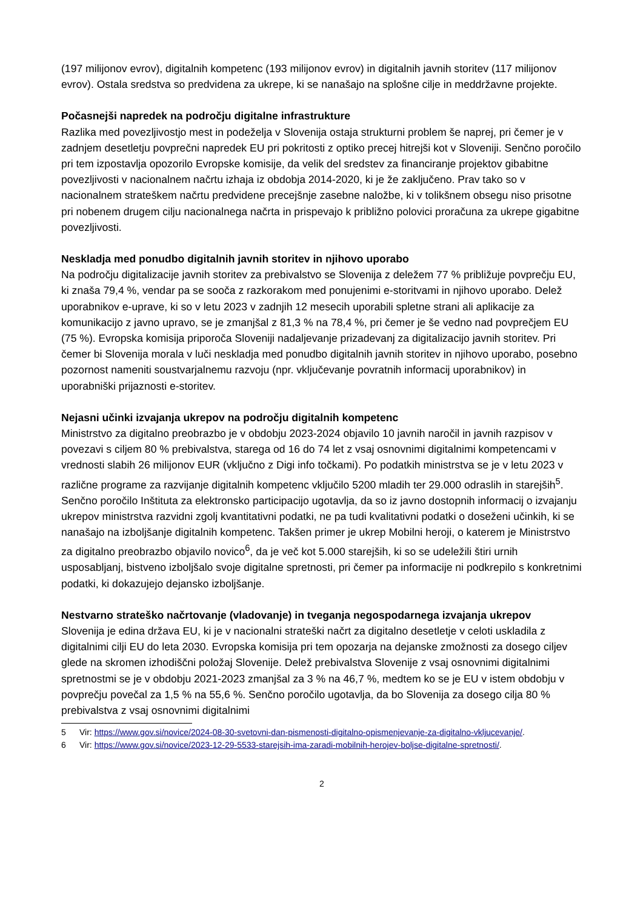(197 milijonov evrov), digitalnih kompetenc (193 milijonov evrov) in digitalnih javnih storitev (117 milijonov evrov). Ostala sredstva so predvidena za ukrepe, ki se nanašajo na splošne cilje in meddržavne projekte.
Počasnejši napredek na področju digitalne infrastrukture
Razlika med povezljivostjo mest in podeželja v Slovenija ostaja strukturni problem še naprej, pri čemer je v zadnjem desetletju povprečni napredek EU pri pokritosti z optiko precej hitrejši kot v Sloveniji. Senčno poročilo pri tem izpostavlja opozorilo Evropske komisije, da velik del sredstev za financiranje projektov gibabitne povezljivosti v nacionalnem načrtu izhaja iz obdobja 2014-2020, ki je že zaključeno. Prav tako so v nacionalnem strateškem načrtu predvidene precejšnje zasebne naložbe, ki v tolikšnem obsegu niso prisotne pri nobenem drugem cilju nacionalnega načrta in prispevajo k približno polovici proračuna za ukrepe gigabitne povezljivosti.
Neskladja med ponudbo digitalnih javnih storitev in njihovo uporabo
Na področju digitalizacije javnih storitev za prebivalstvo se Slovenija z deležem 77 % približuje povprečju EU, ki znaša 79,4 %, vendar pa se sooča z razkorakom med ponujenimi e-storitvami in njihovo uporabo. Delež uporabnikov e-uprave, ki so v letu 2023 v zadnjih 12 mesecih uporabili spletne strani ali aplikacije za komunikacijo z javno upravo, se je zmanjšal z 81,3 % na 78,4 %, pri čemer je še vedno nad povprečjem EU (75 %). Evropska komisija priporoča Sloveniji nadaljevanje prizadevanj za digitalizacijo javnih storitev. Pri čemer bi Slovenija morala v luči neskladja med ponudbo digitalnih javnih storitev in njihovo uporabo, posebno pozornost nameniti soustvarjalnemu razvoju (npr. vključevanje povratnih informacij uporabnikov) in uporabniški prijaznosti e-storitev.
Nejasni učinki izvajanja ukrepov na področju digitalnih kompetenc
Ministrstvo za digitalno preobrazbo je v obdobju 2023-2024 objavilo 10 javnih naročil in javnih razpisov v povezavi s ciljem 80 % prebivalstva, starega od 16 do 74 let z vsaj osnovnimi digitalnimi kompetencami v vrednosti slabih 26 milijonov EUR (vključno z Digi info točkami). Po podatkih ministrstva se je v letu 2023 v različne programe za razvijanje digitalnih kompetenc vključilo 5200 mladih ter 29.000 odraslih in starejših<sup>5</sup>. Senčno poročilo Inštituta za elektronsko participacijo ugotavlja, da so iz javno dostopnih informacij o izvajanju ukrepov ministrstva razvidni zgolj kvantitativni podatki, ne pa tudi kvalitativni podatki o doseženi učinkih, ki se nanašajo na izboljšanje digitalnih kompetenc. Takšen primer je ukrep Mobilni heroji, o katerem je Ministrstvo za digitalno preobrazbo objavilo novico<sup>6</sup>, da je več kot 5.000 starejših, ki so se udeležili štiri urnih usposabljanj, bistveno izboljšalo svoje digitalne spretnosti, pri čemer pa informacije ni podkrepilo s konkretnimi podatki, ki dokazujejo dejansko izboljšanje.
Nestvarno strateško načrtovanje (vladovanje) in tveganja negospodarnega izvajanja ukrepov
Slovenija je edina država EU, ki je v nacionalni strateški načrt za digitalno desetletje v celoti uskladila z digitalnimi cilji EU do leta 2030. Evropska komisija pri tem opozarja na dejanske zmožnosti za dosego ciljev glede na skromen izhodiščni položaj Slovenije. Delež prebivalstva Slovenije z vsaj osnovnimi digitalnimi spretnostmi se je v obdobju 2021-2023 zmanjšal za 3 % na 46,7 %, medtem ko se je EU v istem obdobju v povprečju povečal za 1,5 % na 55,6 %. Senčno poročilo ugotavlja, da bo Slovenija za dosego cilja 80 % prebivalstva z vsaj osnovnimi digitalnimi
5 Vir: https://www.gov.si/novice/2024-08-30-svetovni-dan-pismenosti-digitalno-opismenjevanje-za-digitalno-vkljucevanje/.
6 Vir: https://www.gov.si/novice/2023-12-29-5533-starejsih-ima-zaradi-mobilnih-herojev-boljse-digitalne-spretnosti/.
2